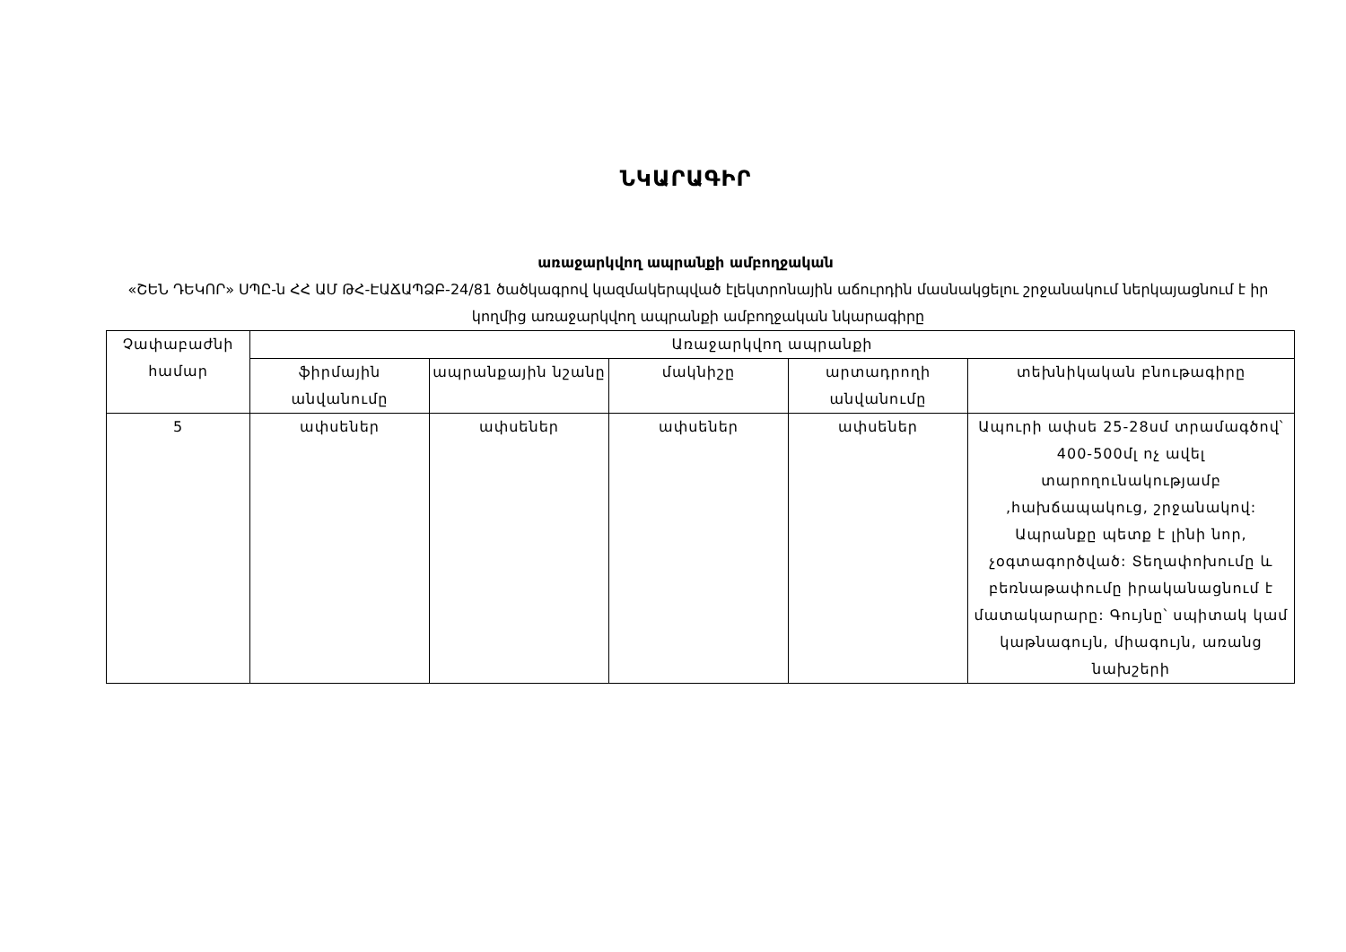ՆԿԱՐԱԳԻՐ
առաջարկվող ապրանքի ամբողջական
«ՇԵՆ ԴԵԿՈՐ» ՍՊԸ-ն ՀՀ ԱՄ ԹՀ-ԷԱՃԱՊՁԲ-24/81 ծածկագրով կազմակերպված էլեկտրոնային աճուրդին մասնակցելու շրջանակում ներկայացնում է իր կողմից առաջարկվող ապրանքի ամբողջական նկարագիրը
| Չափաբաժնի համար | Առաջարկվող ապրանքի | | | | |
| --- | --- | --- | --- | --- | --- |
| | ֆիրմային անվանումը | ապրանքային նշանը | մակնիշը | արտադրողի անվանումը | տեխնիկական բնութագիրը |
| 5 | ափսեներ | ափսեներ | ափսեներ | ափսեներ | Ապուրի ափսե 25-28սմ տրամագծով՝ 400-500մլ ոչ ավել տարողունակությամբ ,հախճապակուց, շրջանակով: Ապրանքը պետք է լինի նոր, չօգտագործված: Տեղափոխումը և բեռնաթափումը իրականացնում է մատակարարը: Գույնը՝ սպիտակ կամ կաթնագույն, միագույն, առանց նախշերի |